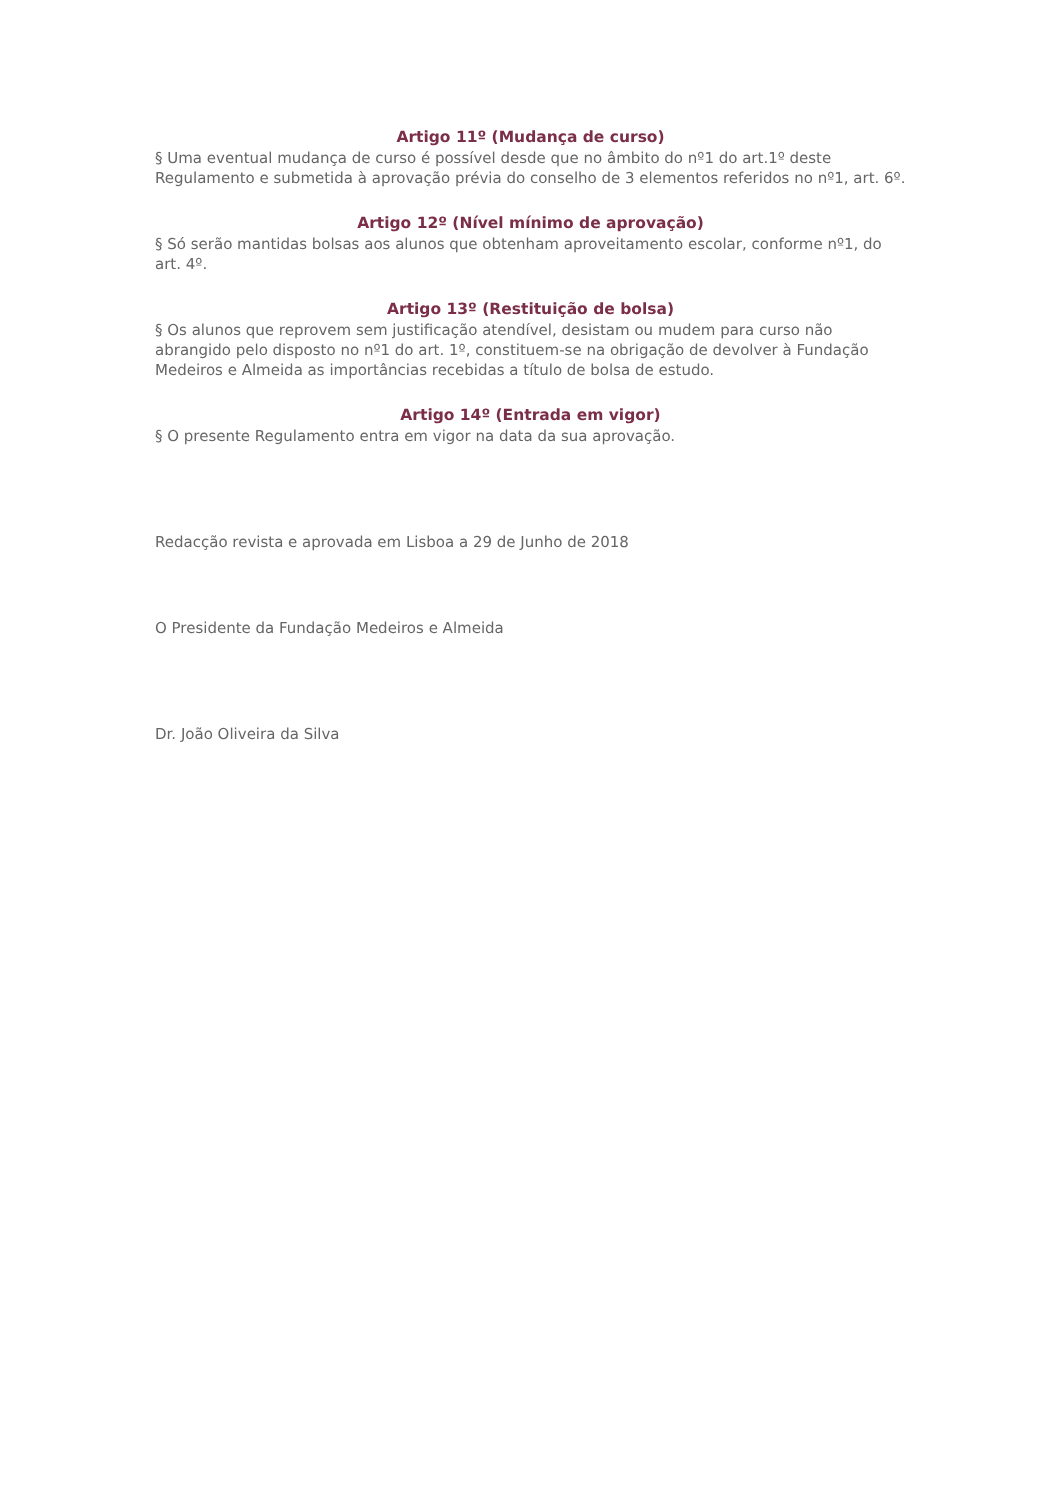Artigo 11º (Mudança de curso)
§ Uma eventual mudança de curso é possível desde que no âmbito do nº1 do art.1º deste Regulamento e submetida à aprovação prévia do conselho de 3 elementos referidos no nº1, art. 6º.
Artigo 12º (Nível mínimo de aprovação)
§ Só serão mantidas bolsas aos alunos que obtenham aproveitamento escolar, conforme nº1, do art. 4º.
Artigo 13º (Restituição de bolsa)
§ Os alunos que reprovem sem justificação atendível, desistam ou mudem para curso não abrangido pelo disposto no nº1 do art. 1º, constituem-se na obrigação de devolver à Fundação Medeiros e Almeida as importâncias recebidas a título de bolsa de estudo.
Artigo 14º (Entrada em vigor)
§ O presente Regulamento entra em vigor na data da sua aprovação.
Redacção revista e aprovada em Lisboa a 29 de Junho de 2018
O Presidente da Fundação Medeiros e Almeida
Dr. João Oliveira da Silva